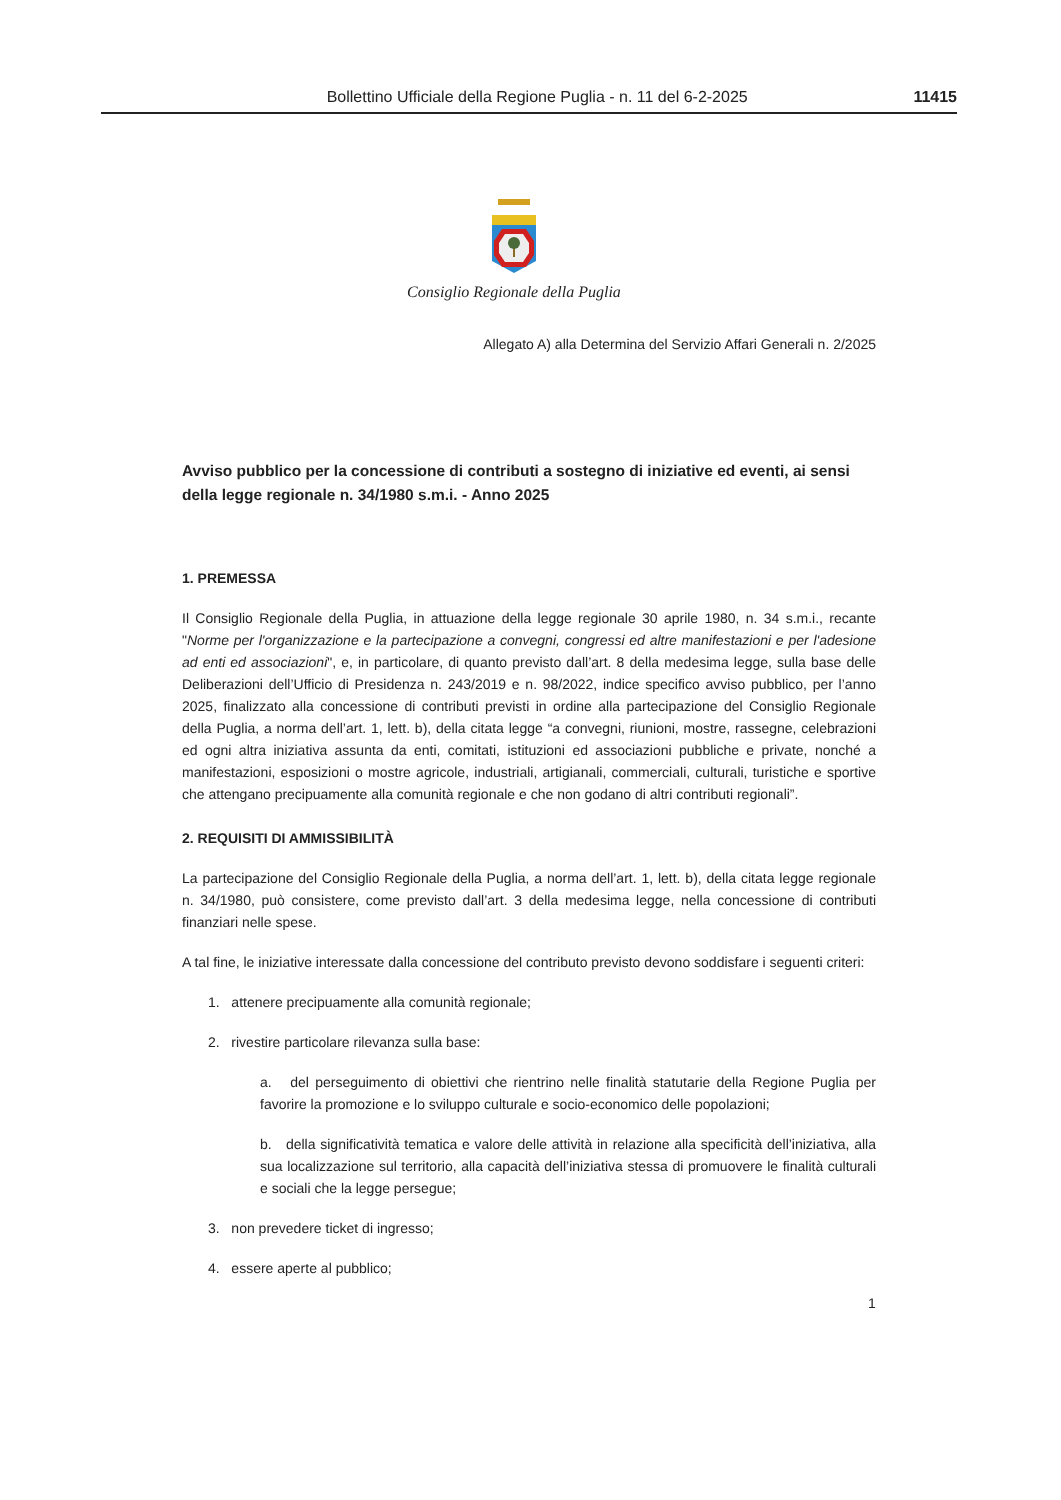Bollettino Ufficiale della Regione Puglia - n. 11 del 6-2-2025 11415
Consiglio Regionale della Puglia
Allegato A) alla Determina del Servizio Affari Generali n. 2/2025
Avviso pubblico per la concessione di contributi a sostegno di iniziative ed eventi, ai sensi della legge regionale n. 34/1980 s.m.i. - Anno 2025
1. PREMESSA
Il Consiglio Regionale della Puglia, in attuazione della legge regionale 30 aprile 1980, n. 34 s.m.i., recante "Norme per l'organizzazione e la partecipazione a convegni, congressi ed altre manifestazioni e per l'adesione ad enti ed associazioni", e, in particolare, di quanto previsto dall’art. 8 della medesima legge, sulla base delle Deliberazioni dell’Ufficio di Presidenza n. 243/2019 e n. 98/2022, indice specifico avviso pubblico, per l’anno 2025, finalizzato alla concessione di contributi previsti in ordine alla partecipazione del Consiglio Regionale della Puglia, a norma dell’art. 1, lett. b), della citata legge “a convegni, riunioni, mostre, rassegne, celebrazioni ed ogni altra iniziativa assunta da enti, comitati, istituzioni ed associazioni pubbliche e private, nonché a manifestazioni, esposizioni o mostre agricole, industriali, artigianali, commerciali, culturali, turistiche e sportive che attengano precipuamente alla comunità regionale e che non godano di altri contributi regionali”.
2. REQUISITI DI AMMISSIBILITÀ
La partecipazione del Consiglio Regionale della Puglia, a norma dell’art. 1, lett. b), della citata legge regionale n. 34/1980, può consistere, come previsto dall’art. 3 della medesima legge, nella concessione di contributi finanziari nelle spese.
A tal fine, le iniziative interessate dalla concessione del contributo previsto devono soddisfare i seguenti criteri:
1. attenere precipuamente alla comunità regionale;
2. rivestire particolare rilevanza sulla base:
a. del perseguimento di obiettivi che rientrino nelle finalità statutarie della Regione Puglia per favorire la promozione e lo sviluppo culturale e socio-economico delle popolazioni;
b. della significatività tematica e valore delle attività in relazione alla specificità dell’iniziativa, alla sua localizzazione sul territorio, alla capacità dell’iniziativa stessa di promuovere le finalità culturali e sociali che la legge persegue;
3. non prevedere ticket di ingresso;
4. essere aperte al pubblico;
1